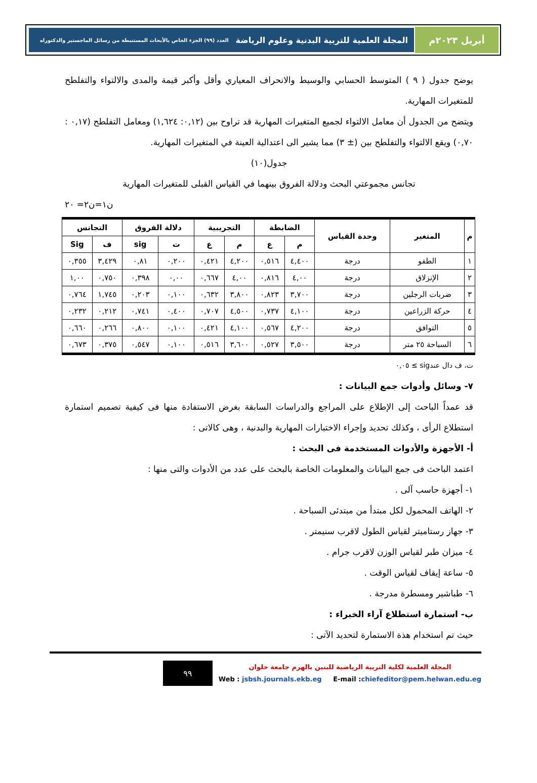أبريل ٢٠٢٣م المجلة العلمية للتربية البدنية وعلوم الرياضة العدد (٩٩) الجزء الخاص بالأبحاث المستنبطة من رسائل الماجستير والدكتوراه
يوضح جدول ( ٩ ) المتوسط الحسابي والوسيط والانحراف المعياري وأقل وأكبر قيمة والمدى والالتواء والتفلطح للمتغيرات المهارية.
ويتضح من الجدول أن معامل الالتواء لجميع المتغيرات المهارية قد تراوح بين (٠,١٢: ١,٦٢٤) ومعامل التفلطح (٠,١٧ : ٠,٧٠) ويقع الالتواء والتفلطح بين (± ٣) مما يشير الى اعتدالية العينة في المتغيرات المهارية.
جدول(١٠)
تجانس مجموعتي البحث ودلالة الفروق بينهما في القياس القبلى للمتغيرات المهارية
ن١=ن٢= ٢٠
| م | المتغير | وحدة القياس | الضابطة | | التجريبية | | دلالة الفروق | | التجانس | |
| --- | --- | --- | --- | --- | --- | --- | --- | --- | --- | --- |
| | | | م | ع | م | ع | ت | sig | ف | Sig |
| ١ | الطفو | درجة | ٤,٤٠٠ | ٠,٥١٦ | ٤,٢٠٠ | ٠,٤٢١ | ٠,٢٠٠ | ٠,٨١ | ٣,٤٢٩ | ٠,٣٥٥ |
| ٢ | الإنزلاق | درجة | ٤,٠٠ | ٠,٨١٦ | ٤,٠٠ | ٠,٦٦٧ | ٠,٠٠ | ٠,٣٩٨ | ٠,٧٥٠ | ١,٠٠ |
| ٣ | ضربات الرجلين | درجة | ٣,٧٠٠ | ٠,٨٢٣ | ٣,٨٠٠ | ٠,٦٣٢ | ٠,١٠٠ | ٠,٢٠٣ | ١,٧٤٥ | ٠,٧٦٤ |
| ٤ | حركة الزراعين | درجة | ٤,١٠٠ | ٠,٧٣٧ | ٤,٥٠٠ | ٠,٧٠٧ | ٠,٤٠٠ | ٠,٧٤١ | ٠,٢١٢ | ٠,٢٣٢ |
| ٥ | التوافق | درجة | ٤,٢٠٠ | ٠,٥٦٧ | ٤,١٠٠ | ٠,٤٢١ | ٠,١٠٠ | ٠,٨٠٠ | ٠,٢٦٦ | ٠,٦٦٠ |
| ٦ | السباحة ٢٥ متر | درجة | ٣,٥٠٠ | ٠,٥٢٧ | ٣,٦٠٠ | ٠,٥١٦ | ٠,١٠٠ | ٠,٥٤٧ | ٠,٣٧٥ | ٠,٦٧٣ |
ت، ف دال عندsig ≥ ٠,٠٥
٧- وسائل وأدوات جمع البيانات :
قد عمداً الباحث إلى الإطلاع على المراجع والدراسات السابقة بغرض الاستفادة منها فى كيفية تصميم استمارة استطلاع الرأى ، وكذلك تحديد وإجراء الاختبارات المهارية والبدنية ، وهى كالاتى :
أ- الأجهزة والأدوات المستخدمة فى البحث :
اعتمد الباحث فى جمع البيانات والمعلومات الخاصة بالبحث على عدد من الأدوات والتى منها :
١- أجهزة حاسب آلى .
٢- الهاتف المحمول لكل مبتدأ من مبتدئى السباحة .
٣- جهاز رستاميتر لقياس الطول لاقرب سنيمتر .
٤- ميزان طبر لقياس الوزن لاقرب جرام .
٥- ساعة إيقاف لقياس الوقت .
٦- طباشير ومسطرة مدرجة .
ب- استمارة استطلاع آراء الخبراء :
حيث تم استخدام هذة الاستمارة لتحديد الآتى :
المجلة العلمية لكلية التربية الرياضية للبنين بالهرم جامعة حلوان
Web : jsbsh.journals.ekb.eg E-mail :chiefeditor@pem.helwan.edu.eg
٩٩